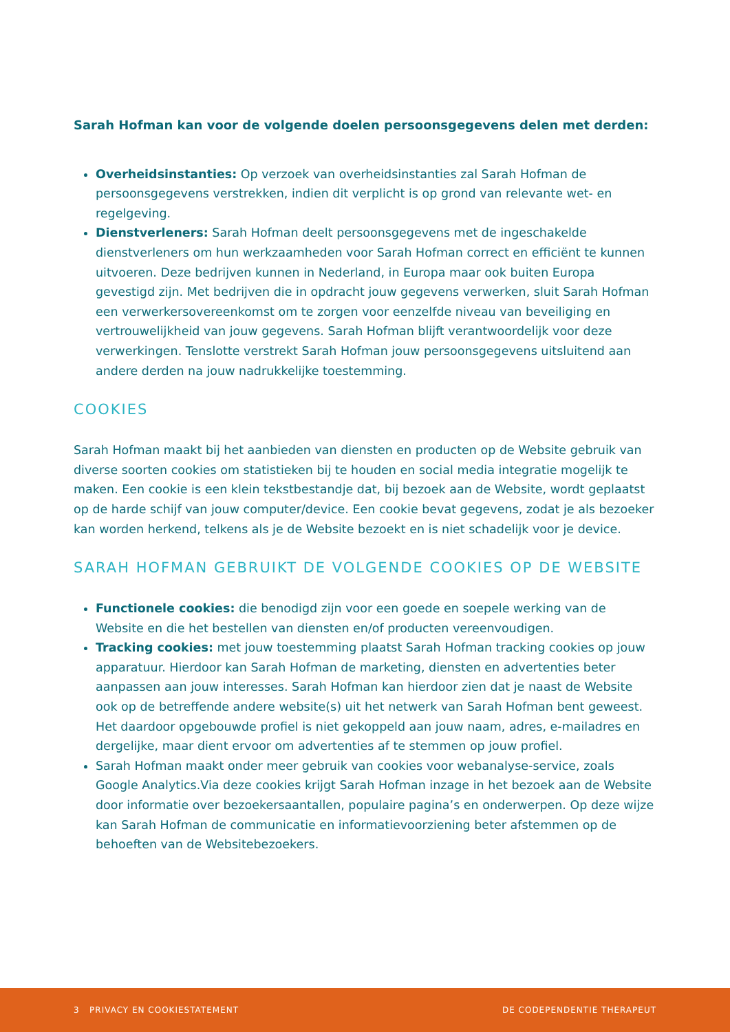Sarah Hofman kan voor de volgende doelen persoonsgegevens delen met derden:
Overheidsinstanties: Op verzoek van overheidsinstanties zal Sarah Hofman de persoonsgegevens verstrekken, indien dit verplicht is op grond van relevante wet- en regelgeving.
Dienstverleners: Sarah Hofman deelt persoonsgegevens met de ingeschakelde dienstverleners om hun werkzaamheden voor Sarah Hofman correct en efficiënt te kunnen uitvoeren. Deze bedrijven kunnen in Nederland, in Europa maar ook buiten Europa gevestigd zijn. Met bedrijven die in opdracht jouw gegevens verwerken, sluit Sarah Hofman een verwerkersovereenkomst om te zorgen voor eenzelfde niveau van beveiliging en vertrouwelijkheid van jouw gegevens. Sarah Hofman blijft verantwoordelijk voor deze verwerkingen. Tenslotte verstrekt Sarah Hofman jouw persoonsgegevens uitsluitend aan andere derden na jouw nadrukkelijke toestemming.
COOKIES
Sarah Hofman maakt bij het aanbieden van diensten en producten op de Website gebruik van diverse soorten cookies om statistieken bij te houden en social media integratie mogelijk te maken. Een cookie is een klein tekstbestandje dat, bij bezoek aan de Website, wordt geplaatst op de harde schijf van jouw computer/device. Een cookie bevat gegevens, zodat je als bezoeker kan worden herkend, telkens als je de Website bezoekt en is niet schadelijk voor je device.
SARAH HOFMAN GEBRUIKT DE VOLGENDE COOKIES OP DE WEBSITE
Functionele cookies: die benodigd zijn voor een goede en soepele werking van de Website en die het bestellen van diensten en/of producten vereenvoudigen.
Tracking cookies: met jouw toestemming plaatst Sarah Hofman tracking cookies op jouw apparatuur. Hierdoor kan Sarah Hofman de marketing, diensten en advertenties beter aanpassen aan jouw interesses. Sarah Hofman kan hierdoor zien dat je naast de Website ook op de betreffende andere website(s) uit het netwerk van Sarah Hofman bent geweest. Het daardoor opgebouwde profiel is niet gekoppeld aan jouw naam, adres, e-mailadres en dergelijke, maar dient ervoor om advertenties af te stemmen op jouw profiel.
Sarah Hofman maakt onder meer gebruik van cookies voor webanalyse-service, zoals Google Analytics.Via deze cookies krijgt Sarah Hofman inzage in het bezoek aan de Website door informatie over bezoekersaantallen, populaire pagina’s en onderwerpen. Op deze wijze kan Sarah Hofman de communicatie en informatievoorziening beter afstemmen op de behoeften van de Websitebezoekers.
3 PRIVACY EN COOKIESTATEMENT DE CODEPENDENTIE THERAPEUT